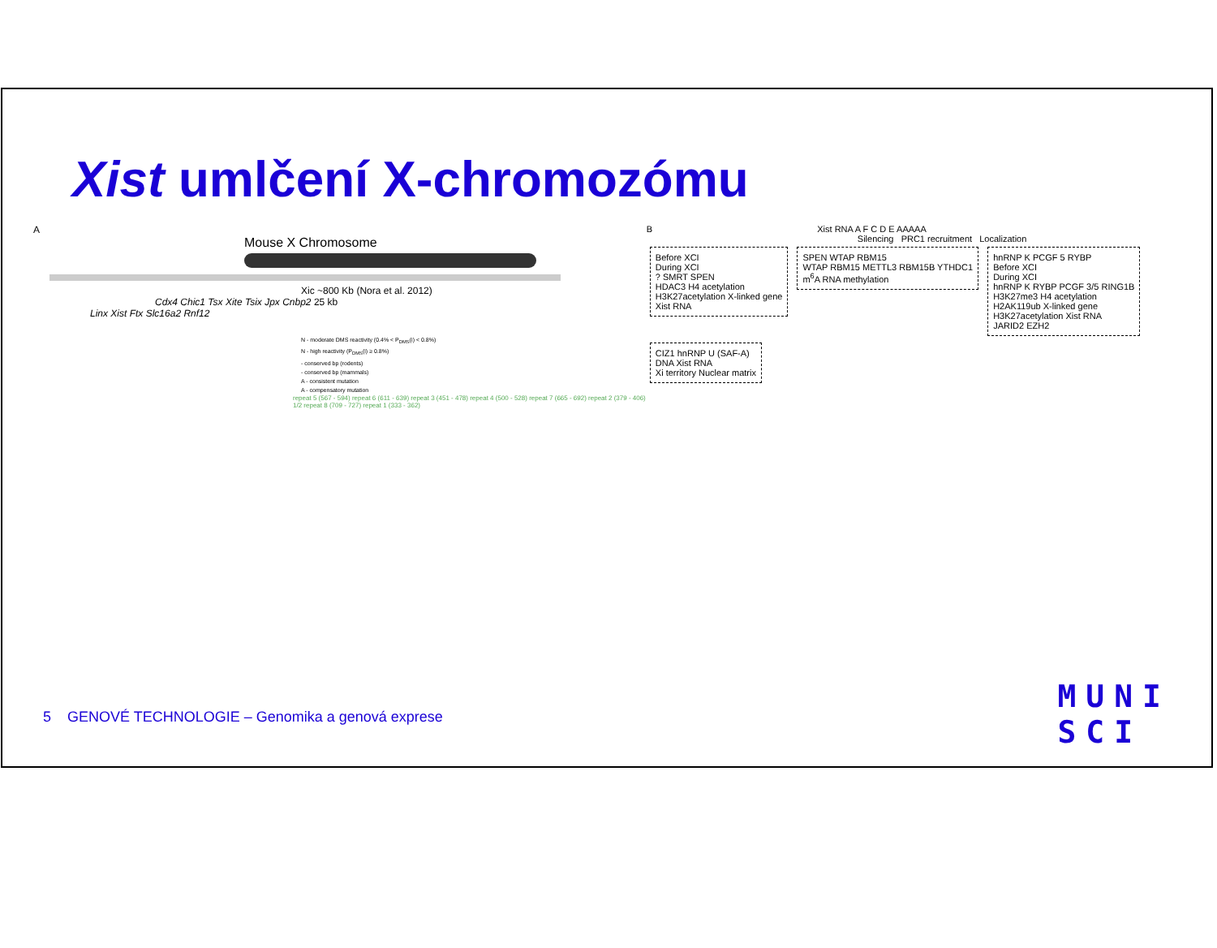Xist umlčení X-chromozómu
A
Mouse X Chromosome
Xic ~800 Kb (Nora et al. 2012)
Cdx4 Chic1 Tsx Xite Tsix Jpx Cnbp2 25 kb
Linx Xist Ftx Slc16a2 Rnf12
N - moderate DMS reactivity (0.4% < P<sub>DMS</sub>(i) < 0.8%)
N - high reactivity (P<sub>DMS</sub>(i) ≥ 0.8%)
- conserved bp (rodents)
- conserved bp (mammals)
A - consistent mutation
A - compensatory mutation
repeat 5 (567 - 594) repeat 6 (611 - 639) repeat 3 (451 - 478) repeat 4 (500 - 528) repeat 7 (665 - 692) repeat 2 (379 - 406) 1/2 repeat 8 (709 - 727) repeat 1 (333 - 362)
B Xist RNA A F C D E AAAAA
Silencing PRC1 recruitment Localization
Before XCI
During XCI
? SMRT SPEN
HDAC3 H4 acetylation
H3K27acetylation X-linked gene
Xist RNA
SPEN WTAP RBM15
WTAP RBM15 METTL3 RBM15B YTHDC1
m<sup>6</sup>A RNA methylation
hnRNP K PCGF 5 RYBP
Before XCI
During XCI
hnRNP K RYBP PCGF 3/5 RING1B
H3K27me3 H4 acetylation
H2AK119ub X-linked gene
H3K27acetylation Xist RNA
JARID2 EZH2
CIZ1 hnRNP U (SAF-A)
DNA Xist RNA
Xi territory Nuclear matrix
5 GENOVÉ TECHNOLOGIE – Genomika a genová exprese
MUNI
SCI